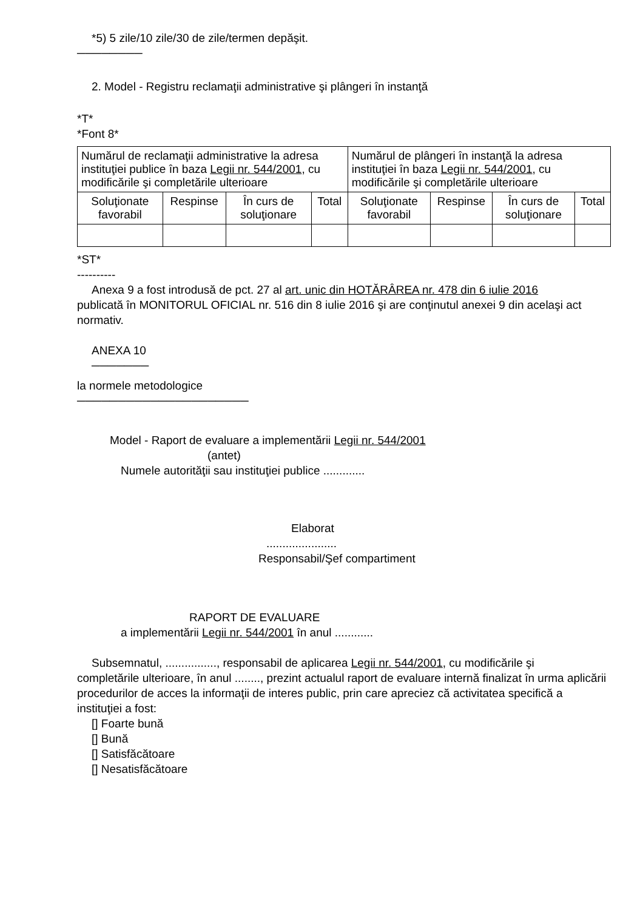*5) 5 zile/10 zile/30 de zile/termen depăşit.
────────
2. Model - Registru reclamaţii administrative şi plângeri în instanţă
*T*
*Font 8*
| Numărul de reclamaţii administrative la adresa instituţiei publice în baza Legii nr. 544/2001 , cu modificările şi completările ulterioare | | | | Numărul de plângeri în instanţă la adresa instituţiei în baza Legii nr. 544/2001 , cu modificările şi completările ulterioare | | | |
| --- | --- | --- | --- | --- | --- | --- | --- |
| Soluţionate favorabil | Respinse | În curs de soluţionare | Total | Soluţionate favorabil | Respinse | În curs de soluţionare | Total |
*ST*
----------
Anexa 9 a fost introdusă de pct. 27 al art. unic din HOTĂRÂREA nr. 478 din 6 iulie 2016
publicată în MONITORUL OFICIAL nr. 516 din 8 iulie 2016 şi are conţinutul anexei 9 din acelaşi act normativ.
ANEXA 10
───────
la normele metodologice
─────────────────────
Model - Raport de evaluare a implementării Legii nr. 544/2001
(antet)
Numele autorităţii sau instituţiei publice .............
Elaborat
......................
Responsabil/Şef compartiment
RAPORT DE EVALUARE
a implementării Legii nr. 544/2001 în anul ............
Subsemnatul, ................, responsabil de aplicarea Legii nr. 544/2001, cu modificările şi
completările ulterioare, în anul ........, prezint actualul raport de evaluare internă finalizat în urma aplicării procedurilor de acces la informaţii de interes public, prin care apreciez că activitatea specifică a instituţiei a fost:
[] Foarte bună
[] Bună
[] Satisfăcătoare
[] Nesatisfăcătoare